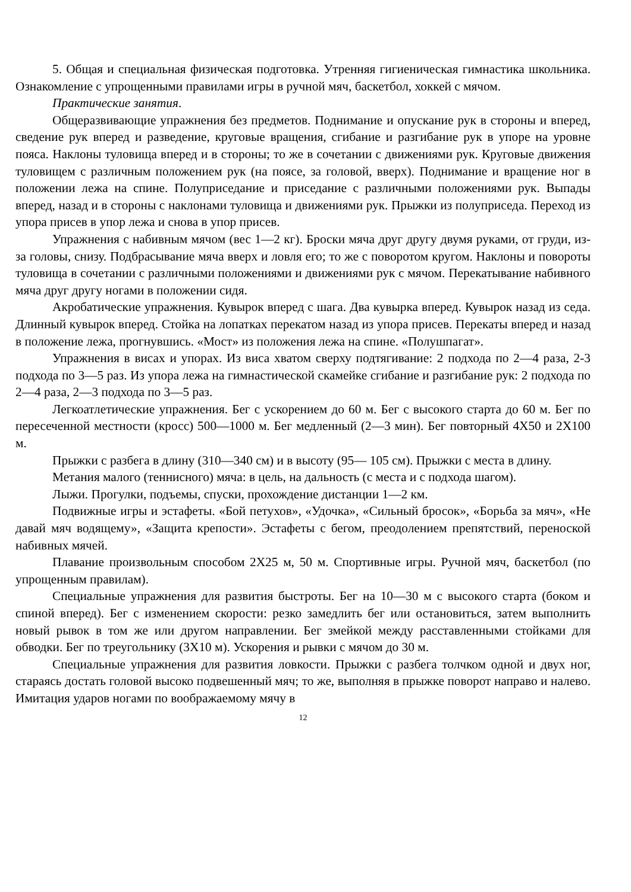5. Общая и специальная физическая подготовка. Утренняя гигиеническая гимнастика школьника. Ознакомление с упрощенными правилами игры в ручной мяч, баскетбол, хоккей с мячом.
Практические занятия.
Общеразвивающие упражнения без предметов. Поднимание и опускание рук в стороны и вперед, сведение рук вперед и разведение, круговые вращения, сгибание и разгибание рук в упоре на уровне пояса. Наклоны туловища вперед и в стороны; то же в сочетании с движениями рук. Круговые движения туловищем с различным положением рук (на поясе, за головой, вверх). Поднимание и вращение ног в положении лежа на спине. Полуприседание и приседание с различными положениями рук. Выпады вперед, назад и в стороны с наклонами туловища и движениями рук. Прыжки из полуприседа. Переход из упора присев в упор лежа и снова в упор присев.
Упражнения с набивным мячом (вес 1—2 кг). Броски мяча друг другу двумя руками, от груди, из-за головы, снизу. Подбрасывание мяча вверх и ловля его; то же с поворотом кругом. Наклоны и повороты туловища в сочетании с различными положениями и движениями рук с мячом. Перекатывание набивного мяча друг другу ногами в положении сидя.
Акробатические упражнения. Кувырок вперед с шага. Два кувырка вперед. Кувырок назад из седа. Длинный кувырок вперед. Стойка на лопатках перекатом назад из упора присев. Перекаты вперед и назад в положение лежа, прогнувшись. «Мост» из положения лежа на спине. «Полушпагат».
Упражнения в висах и упорах. Из виса хватом сверху подтягивание: 2 подхода по 2—4 раза, 2-3 подхода по 3—5 раз. Из упора лежа на гимнастической скамейке сгибание и разгибание рук: 2 подхода по 2—4 раза, 2—3 подхода по 3—5 раз.
Легкоатлетические упражнения. Бег с ускорением до 60 м. Бег с высокого старта до 60 м. Бег по пересеченной местности (кросс) 500—1000 м. Бег медленный (2—3 мин). Бег повторный 4Х50 и 2Х100 м.
Прыжки с разбега в длину (310—340 см) и в высоту (95— 105 см). Прыжки с места в длину.
Метания малого (теннисного) мяча: в цель, на дальность (с места и с подхода шагом).
Лыжи. Прогулки, подъемы, спуски, прохождение дистанции 1—2 км.
Подвижные игры и эстафеты. «Бой петухов», «Удочка», «Сильный бросок», «Борьба за мяч», «Не давай мяч водящему», «Защита крепости». Эстафеты с бегом, преодолением препятствий, переноской набивных мячей.
Плавание произвольным способом 2Х25 м, 50 м. Спортивные игры. Ручной мяч, баскетбол (по упрощенным правилам).
Специальные упражнения для развития быстроты. Бег на 10—30 м с высокого старта (боком и спиной вперед). Бег с изменением скорости: резко замедлить бег или остановиться, затем выполнить новый рывок в том же или другом направлении. Бег змейкой между расставленными стойками для обводки. Бег по треугольнику (3Х10 м). Ускорения и рывки с мячом до 30 м.
Специальные упражнения для развития ловкости. Прыжки с разбега толчком одной и двух ног, стараясь достать головой высоко подвешенный мяч; то же, выполняя в прыжке поворот направо и налево. Имитация ударов ногами по воображаемому мячу в
12